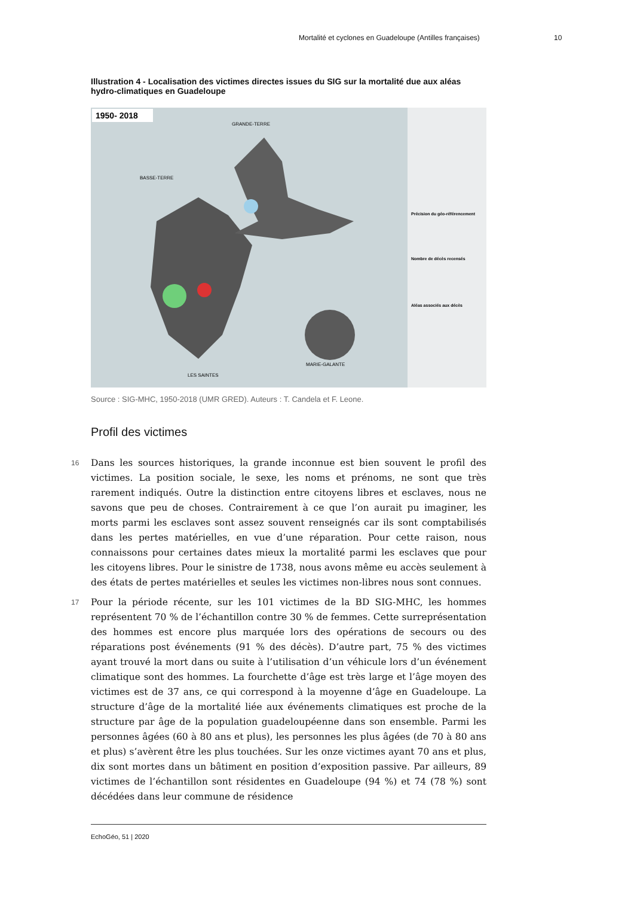Mortalité et cyclones en Guadeloupe (Antilles françaises) 10
Illustration 4 - Localisation des victimes directes issues du SIG sur la mortalité due aux aléas hydro-climatiques en Guadeloupe
1950- 2018
GRANDE-TERRE
BASSE-TERRE
MARIE-GALANTE
LES SAINTES
Précision du géo-référencement
Nombre de décès recensés
Aléas associés aux décès
Source : SIG-MHC, 1950-2018 (UMR GRED). Auteurs : T. Candela et F. Leone.
Profil des victimes
16 Dans les sources historiques, la grande inconnue est bien souvent le profil des victimes. La position sociale, le sexe, les noms et prénoms, ne sont que très rarement indiqués. Outre la distinction entre citoyens libres et esclaves, nous ne savons que peu de choses. Contrairement à ce que l’on aurait pu imaginer, les morts parmi les esclaves sont assez souvent renseignés car ils sont comptabilisés dans les pertes matérielles, en vue d’une réparation. Pour cette raison, nous connaissons pour certaines dates mieux la mortalité parmi les esclaves que pour les citoyens libres. Pour le sinistre de 1738, nous avons même eu accès seulement à des états de pertes matérielles et seules les victimes non-libres nous sont connues.
17 Pour la période récente, sur les 101 victimes de la BD SIG-MHC, les hommes représentent 70 % de l’échantillon contre 30 % de femmes. Cette surreprésentation des hommes est encore plus marquée lors des opérations de secours ou des réparations post événements (91 % des décès). D’autre part, 75 % des victimes ayant trouvé la mort dans ou suite à l’utilisation d’un véhicule lors d’un événement climatique sont des hommes. La fourchette d’âge est très large et l’âge moyen des victimes est de 37 ans, ce qui correspond à la moyenne d’âge en Guadeloupe. La structure d’âge de la mortalité liée aux événements climatiques est proche de la structure par âge de la population guadeloupéenne dans son ensemble. Parmi les personnes âgées (60 à 80 ans et plus), les personnes les plus âgées (de 70 à 80 ans et plus) s’avèrent être les plus touchées. Sur les onze victimes ayant 70 ans et plus, dix sont mortes dans un bâtiment en position d’exposition passive. Par ailleurs, 89 victimes de l’échantillon sont résidentes en Guadeloupe (94 %) et 74 (78 %) sont décédées dans leur commune de résidence
EchoGéo, 51 | 2020